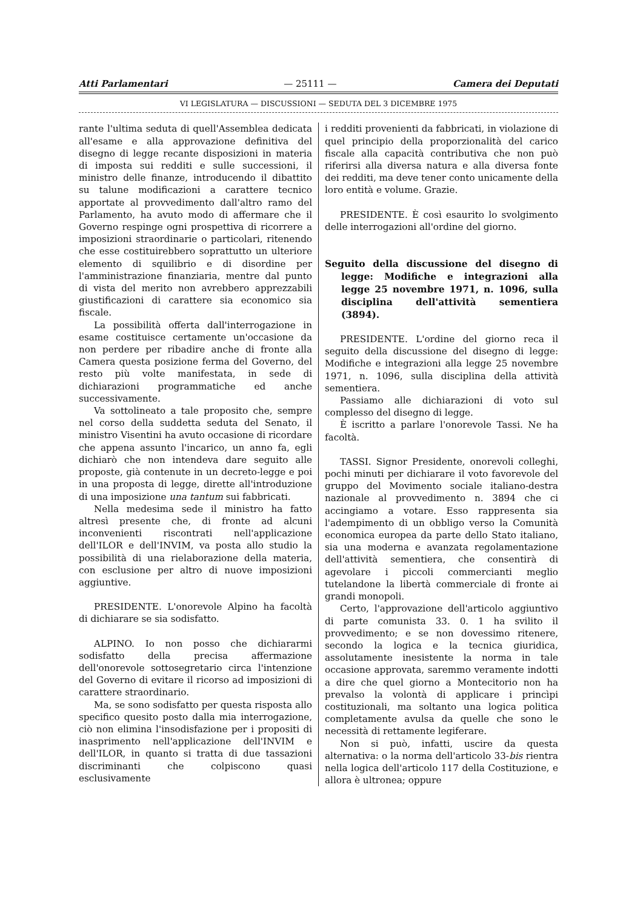Atti Parlamentari — 25111 — Camera dei Deputati
VI LEGISLATURA — DISCUSSIONI — SEDUTA DEL 3 DICEMBRE 1975
rante l'ultima seduta di quell'Assemblea dedicata all'esame e alla approvazione definitiva del disegno di legge recante disposizioni in materia di imposta sui redditi e sulle successioni, il ministro delle finanze, introducendo il dibattito su talune modificazioni a carattere tecnico apportate al provvedimento dall'altro ramo del Parlamento, ha avuto modo di affermare che il Governo respinge ogni prospettiva di ricorrere a imposizioni straordinarie o particolari, ritenendo che esse costituirebbero soprattutto un ulteriore elemento di squilibrio e di disordine per l'amministrazione finanziaria, mentre dal punto di vista del merito non avrebbero apprezzabili giustificazioni di carattere sia economico sia fiscale.
La possibilità offerta dall'interrogazione in esame costituisce certamente un'occasione da non perdere per ribadire anche di fronte alla Camera questa posizione ferma del Governo, del resto più volte manifestata, in sede di dichiarazioni programmatiche ed anche successivamente.
Va sottolineato a tale proposito che, sempre nel corso della suddetta seduta del Senato, il ministro Visentini ha avuto occasione di ricordare che appena assunto l'incarico, un anno fa, egli dichiarò che non intendeva dare seguito alle proposte, già contenute in un decreto-legge e poi in una proposta di legge, dirette all'introduzione di una imposizione una tantum sui fabbricati.
Nella medesima sede il ministro ha fatto altresì presente che, di fronte ad alcuni inconvenienti riscontrati nell'applicazione dell'ILOR e dell'INVIM, va posta allo studio la possibilità di una rielaborazione della materia, con esclusione per altro di nuove imposizioni aggiuntive.
PRESIDENTE. L'onorevole Alpino ha facoltà di dichiarare se sia sodisfatto.
ALPINO. Io non posso che dichiararmi sodisfatto della precisa affermazione dell'onorevole sottosegretario circa l'intenzione del Governo di evitare il ricorso ad imposizioni di carattere straordinario.
Ma, se sono sodisfatto per questa risposta allo specifico quesito posto dalla mia interrogazione, ciò non elimina l'insodisfazione per i propositi di inasprimento nell'applicazione dell'INVIM e dell'ILOR, in quanto si tratta di due tassazioni discriminanti che colpiscono quasi esclusivamente
i redditi provenienti da fabbricati, in violazione di quel principio della proporzionalità del carico fiscale alla capacità contributiva che non può riferirsi alla diversa natura e alla diversa fonte dei redditi, ma deve tener conto unicamente della loro entità e volume. Grazie.
PRESIDENTE. È così esaurito lo svolgimento delle interrogazioni all'ordine del giorno.
Seguito della discussione del disegno di legge: Modifiche e integrazioni alla legge 25 novembre 1971, n. 1096, sulla disciplina dell'attività sementiera (3894).
PRESIDENTE. L'ordine del giorno reca il seguito della discussione del disegno di legge: Modifiche e integrazioni alla legge 25 novembre 1971, n. 1096, sulla disciplina della attività sementiera.
Passiamo alle dichiarazioni di voto sul complesso del disegno di legge.
È iscritto a parlare l'onorevole Tassi. Ne ha facoltà.
TASSI. Signor Presidente, onorevoli colleghi, pochi minuti per dichiarare il voto favorevole del gruppo del Movimento sociale italiano-destra nazionale al provvedimento n. 3894 che ci accingiamo a votare. Esso rappresenta sia l'adempimento di un obbligo verso la Comunità economica europea da parte dello Stato italiano, sia una moderna e avanzata regolamentazione dell'attività sementiera, che consentirà di agevolare i piccoli commercianti meglio tutelandone la libertà commerciale di fronte ai grandi monopoli.
Certo, l'approvazione dell'articolo aggiuntivo di parte comunista 33. 0. 1 ha svilito il provvedimento; e se non dovessimo ritenere, secondo la logica e la tecnica giuridica, assolutamente inesistente la norma in tale occasione approvata, saremmo veramente indotti a dire che quel giorno a Montecitorio non ha prevalso la volontà di applicare i princìpi costituzionali, ma soltanto una logica politica completamente avulsa da quelle che sono le necessità di rettamente legiferare.
Non si può, infatti, uscire da questa alternativa: o la norma dell'articolo 33-bis rientra nella logica dell'articolo 117 della Costituzione, e allora è ultronea; oppure